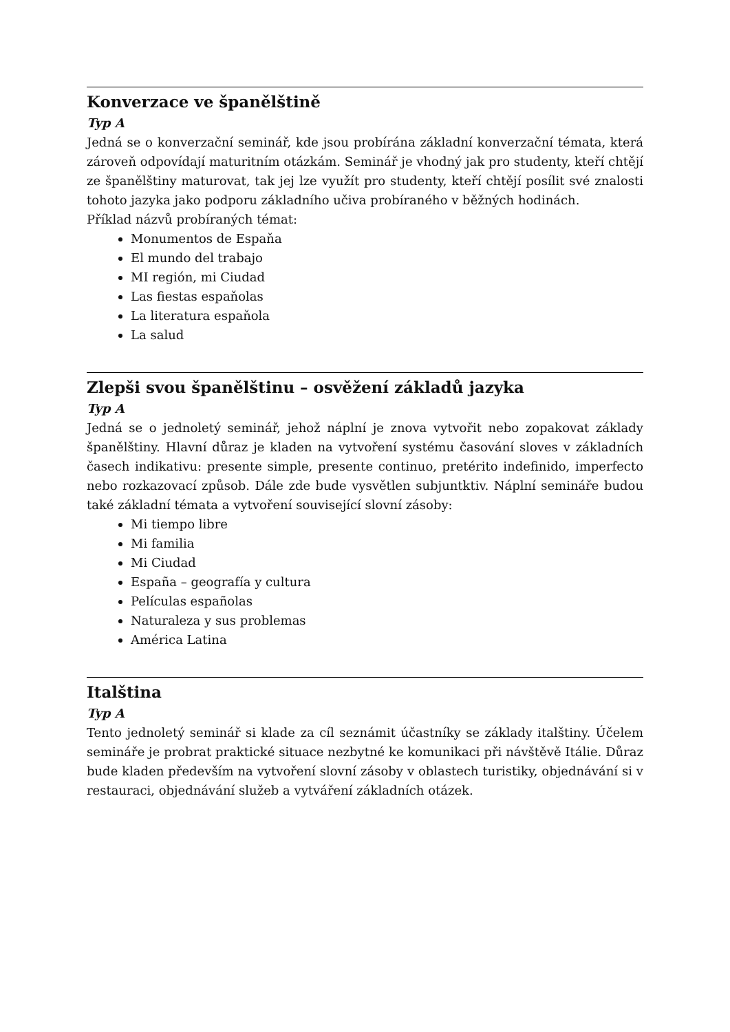Konverzace ve španělštině
Typ A
Jedná se o konverzační seminář, kde jsou probírána základní konverzační témata, která zároveň odpovídají maturitním otázkám. Seminář je vhodný jak pro studenty, kteří chtějí ze španělštiny maturovat, tak jej lze využít pro studenty, kteří chtějí posílit své znalosti tohoto jazyka jako podporu základního učiva probíraného v běžných hodinách.
Příklad názvů probíraných témat:
Monumentos de Espaňa
El mundo del trabajo
MI región, mi Ciudad
Las fiestas espaňolas
La literatura espaňola
La salud
Zlepši svou španělštinu – osvěžení základů jazyka
Typ A
Jedná se o jednoletý seminář, jehož náplní je znova vytvořit nebo zopakovat základy španělštiny. Hlavní důraz je kladen na vytvoření systému časování sloves v základních časech indikativu: presente simple, presente continuo, pretérito indefinido, imperfecto nebo rozkazovací způsob. Dále zde bude vysvětlen subjuntktiv. Náplní semináře budou také základní témata a vytvoření související slovní zásoby:
Mi tiempo libre
Mi familia
Mi Ciudad
España – geografía y cultura
Películas españolas
Naturaleza y sus problemas
América Latina
Italština
Typ A
Tento jednoletý seminář si klade za cíl seznámit účastníky se základy italštiny. Účelem semináře je probrat praktické situace nezbytné ke komunikaci při návštěvě Itálie. Důraz bude kladen především na vytvoření slovní zásoby v oblastech turistiky, objednávání si v restauraci, objednávání služeb a vytváření základních otázek.